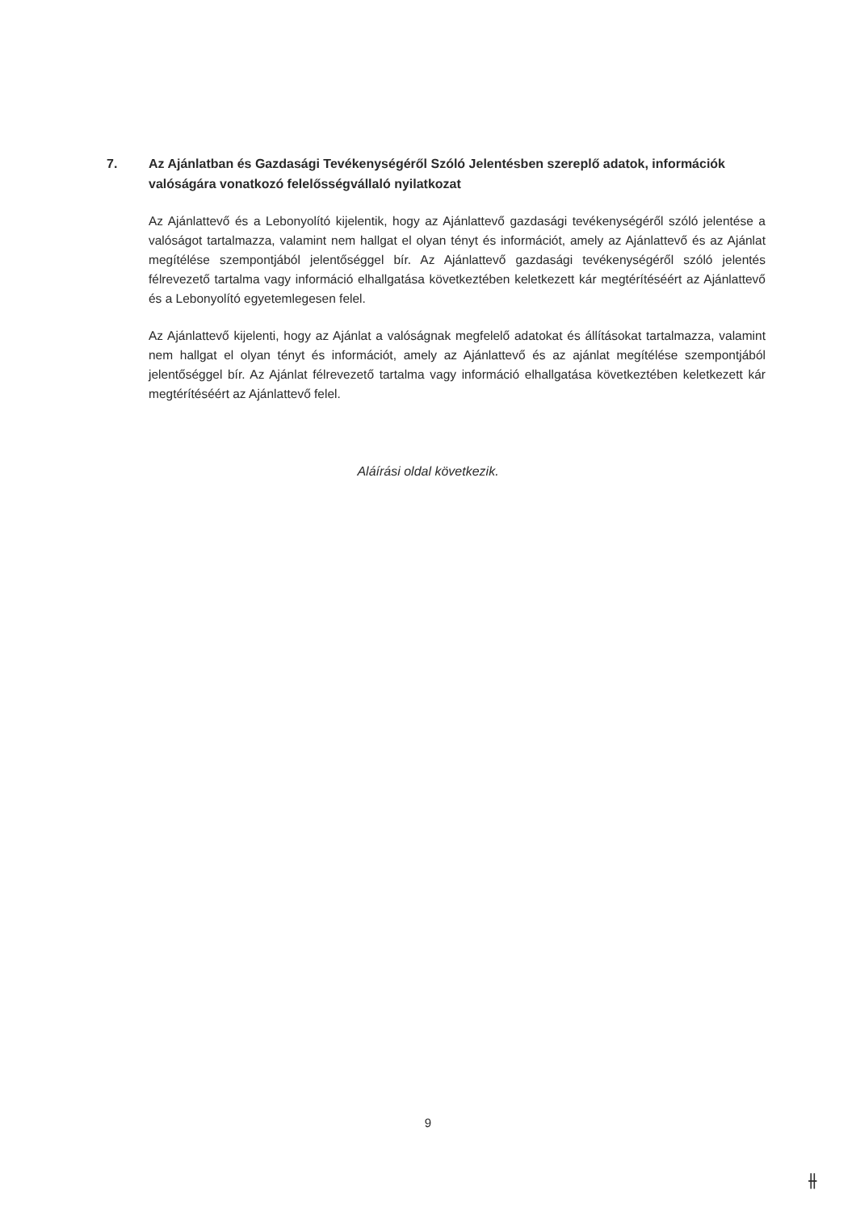7. Az Ajánlatban és Gazdasági Tevékenységéről Szóló Jelentésben szereplő adatok, információk valóságára vonatkozó felelősségvállaló nyilatkozat
Az Ajánlattevő és a Lebonyolító kijelentik, hogy az Ajánlattevő gazdasági tevékenységéről szóló jelentése a valóságot tartalmazza, valamint nem hallgat el olyan tényt és információt, amely az Ajánlattevő és az Ajánlat megítélése szempontjából jelentőséggel bír. Az Ajánlattevő gazdasági tevékenységéről szóló jelentés félrevezető tartalma vagy információ elhallgatása következtében keletkezett kár megtérítéséért az Ajánlattevő és a Lebonyolító egyetemlegesen felel.
Az Ajánlattevő kijelenti, hogy az Ajánlat a valóságnak megfelelő adatokat és állításokat tartalmazza, valamint nem hallgat el olyan tényt és információt, amely az Ajánlattevő és az ajánlat megítélése szempontjából jelentőséggel bír. Az Ajánlat félrevezető tartalma vagy információ elhallgatása következtében keletkezett kár megtérítéséért az Ajánlattevő felel.
Aláírási oldal következik.
9
⫲